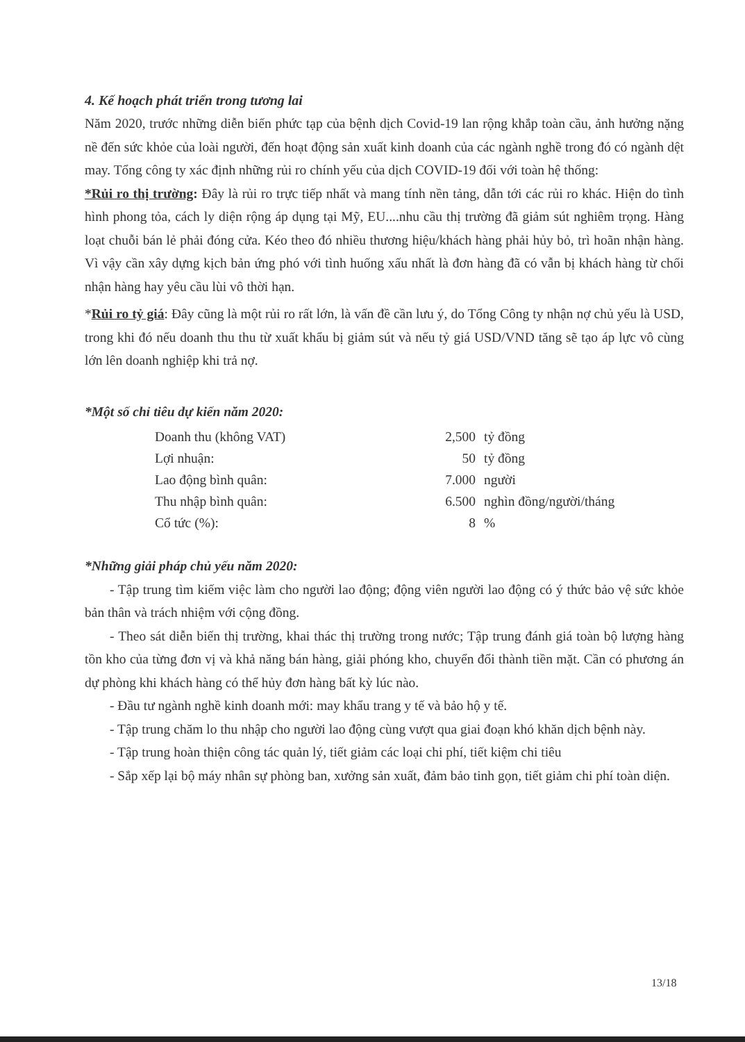4. Kế hoạch phát triển trong tương lai
Năm 2020, trước những diễn biến phức tạp của bệnh dịch Covid-19 lan rộng khắp toàn cầu, ảnh hưởng nặng nề đến sức khỏe của loài người, đến hoạt động sản xuất kinh doanh của các ngành nghề trong đó có ngành dệt may. Tổng công ty xác định những rủi ro chính yếu của dịch COVID-19 đối với toàn hệ thống:
*Rủi ro thị trường: Đây là rủi ro trực tiếp nhất và mang tính nền tảng, dẫn tới các rủi ro khác. Hiện do tình hình phong tỏa, cách ly diện rộng áp dụng tại Mỹ, EU....nhu cầu thị trường đã giảm sút nghiêm trọng. Hàng loạt chuỗi bán lẻ phải đóng cửa. Kéo theo đó nhiều thương hiệu/khách hàng phải hủy bỏ, trì hoãn nhận hàng. Vì vậy cần xây dựng kịch bản ứng phó với tình huống xấu nhất là đơn hàng đã có vẫn bị khách hàng từ chối nhận hàng hay yêu cầu lùi vô thời hạn.
*Rủi ro tỷ giá: Đây cũng là một rủi ro rất lớn, là vấn đề cần lưu ý, do Tổng Công ty nhận nợ chủ yếu là USD, trong khi đó nếu doanh thu thu từ xuất khẩu bị giảm sút và nếu tỷ giá USD/VND tăng sẽ tạo áp lực vô cùng lớn lên doanh nghiệp khi trả nợ.
*Một số chỉ tiêu dự kiến năm 2020:
| Doanh thu (không VAT) | 2,500 | tỷ đồng |
| Lợi nhuận: | 50 | tỷ đồng |
| Lao động bình quân: | 7.000 | người |
| Thu nhập bình quân: | 6.500 | nghìn đồng/người/tháng |
| Cổ tức (%): | 8 | % |
*Những giải pháp chủ yếu năm 2020:
- Tập trung tìm kiếm việc làm cho người lao động; động viên người lao động có ý thức bảo vệ sức khỏe bản thân và trách nhiệm với cộng đồng.
- Theo sát diễn biến thị trường, khai thác thị trường trong nước; Tập trung đánh giá toàn bộ lượng hàng tồn kho của từng đơn vị và khả năng bán hàng, giải phóng kho, chuyển đổi thành tiền mặt. Cần có phương án dự phòng khi khách hàng có thể hủy đơn hàng bất kỳ lúc nào.
- Đầu tư ngành nghề kinh doanh mới: may khẩu trang y tế và bảo hộ y tế.
- Tập trung chăm lo thu nhập cho người lao động cùng vượt qua giai đoạn khó khăn dịch bệnh này.
- Tập trung hoàn thiện công tác quản lý, tiết giảm các loại chi phí, tiết kiệm chi tiêu
- Sắp xếp lại bộ máy nhân sự phòng ban, xưởng sản xuất, đảm bảo tinh gọn, tiết giảm chi phí toàn diện.
13/18